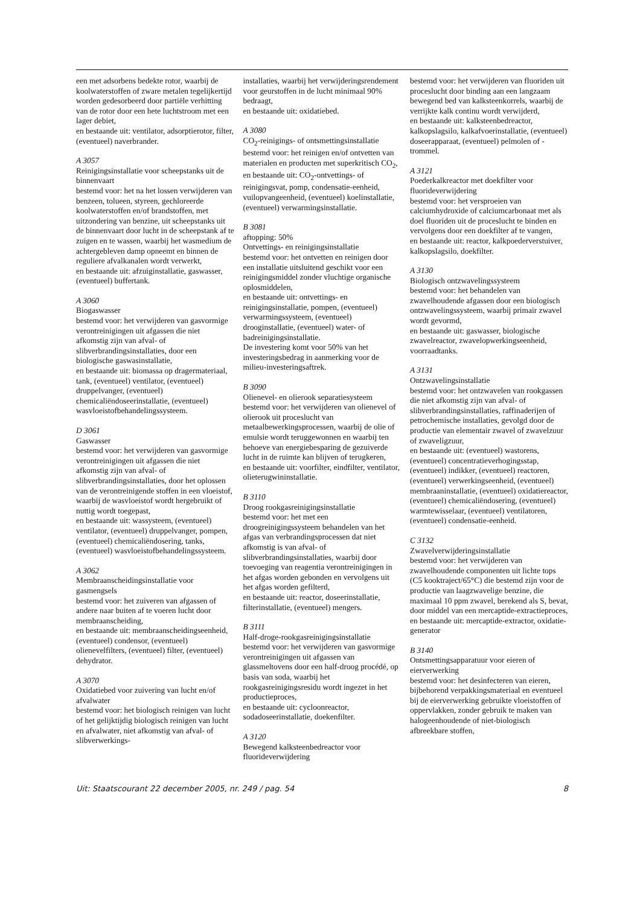een met adsorbens bedekte rotor, waarbij de koolwaterstoffen of zware metalen tegelijkertijd worden gedesorbeerd door partiële verhitting van de rotor door een hete luchtstroom met een lager debiet,
en bestaande uit: ventilator, adsorptierotor, filter, (eventueel) naverbrander.
A 3057
Reinigingsinstallatie voor scheepstanks uit de binnenvaart
bestemd voor: het na het lossen verwijderen van benzeen, tolueen, styreen, gechloreerde koolwaterstoffen en/of brandstoffen, met uitzondering van benzine, uit scheepstanks uit de binnenvaart door lucht in de scheepstank af te zuigen en te wassen, waarbij het wasmedium de achtergebleven damp opneemt en binnen de reguliere afvalkanalen wordt verwerkt,
en bestaande uit: afzuiginstallatie, gaswasser, (eventueel) buffertank.
A 3060
Biogaswasser
bestemd voor: het verwijderen van gasvormige verontreinigingen uit afgassen die niet afkomstig zijn van afval- of slibverbrandingsinstallaties, door een biologische gaswasinstallatie,
en bestaande uit: biomassa op dragermateriaal, tank, (eventueel) ventilator, (eventueel) druppelvanger, (eventueel) chemicaliëndoseerinstallatie, (eventueel) wasvloeistofbehandelingssysteem.
D 3061
Gaswasser
bestemd voor: het verwijderen van gasvormige verontreinigingen uit afgassen die niet afkomstig zijn van afval- of slibverbrandingsinstallaties, door het oplossen van de verontreinigende stoffen in een vloeistof, waarbij de wasvloeistof wordt hergebruikt of nuttig wordt toegepast,
en bestaande uit: wassysteem, (eventueel) ventilator, (eventueel) druppelvanger, pompen, (eventueel) chemicaliëndosering, tanks, (eventueel) wasvloeistofbehandelingssysteem.
A 3062
Membraanscheidingsinstallatie voor gasmengsels
bestemd voor: het zuiveren van afgassen of andere naar buiten af te voeren lucht door membraanscheiding,
en bestaande uit: membraanscheidingseenheid, (eventueel) condensor, (eventueel) olienevelfilters, (eventueel) filter, (eventueel) dehydrator.
A 3070
Oxidatiebed voor zuivering van lucht en/of afvalwater
bestemd voor: het biologisch reinigen van lucht of het gelijktijdig biologisch reinigen van lucht en afvalwater, niet afkomstig van afval- of slibverwerkings-
installaties, waarbij het verwijderingsrendement voor geurstoffen in de lucht minimaal 90% bedraagt,
en bestaande uit: oxidatiebed.
A 3080
CO<sub>2</sub>-reinigings- of ontsmettingsinstallatie
bestemd voor: het reinigen en/of ontvetten van materialen en producten met superkritisch CO<sub>2</sub>,
en bestaande uit: CO<sub>2</sub>-ontvettings- of reinigingsvat, pomp, condensatie-eenheid, vuilopvangeenheid, (eventueel) koelinstallatie, (eventueel) verwarmingsinstallatie.
B 3081
aftopping: 50%
Ontvettings- en reinigingsinstallatie
bestemd voor: het ontvetten en reinigen door een installatie uitsluitend geschikt voor een reinigingsmiddel zonder vluchtige organische oplosmiddelen,
en bestaande uit: ontvettings- en reinigingsinstallatie, pompen, (eventueel) verwarmingssysteem, (eventueel) drooginstallatie, (eventueel) water- of badreinigingsinstallatie.
De investering komt voor 50% van het investeringsbedrag in aanmerking voor de milieu-investeringsaftrek.
B 3090
Olienevel- en olierook separatiesysteem
bestemd voor: het verwijderen van olienevel of olierook uit proceslucht van metaalbewerkingsprocessen, waarbij de olie of emulsie wordt teruggewonnen en waarbij ten behoeve van energiebesparing de gezuiverde lucht in de ruimte kan blijven of terugkeren,
en bestaande uit: voorfilter, eindfilter, ventilator, olieterugwininstallatie.
B 3110
Droog rookgasreinigingsinstallatie
bestemd voor: het met een droogreinigingssysteem behandelen van het afgas van verbrandingsprocessen dat niet afkomstig is van afval- of slibverbrandingsinstallaties, waarbij door toevoeging van reagentia verontreinigingen in het afgas worden gebonden en vervolgens uit het afgas worden gefilterd,
en bestaande uit: reactor, doseerinstallatie, filterinstallatie, (eventueel) mengers.
B 3111
Half-droge-rookgasreinigingsinstallatie
bestemd voor: het verwijderen van gasvormige verontreinigingen uit afgassen van glassmeltovens door een half-droog procédé, op basis van soda, waarbij het rookgasreinigingsresidu wordt ingezet in het productieproces,
en bestaande uit: cycloonreactor, sodadoseerinstallatie, doekenfilter.
A 3120
Bewegend kalksteenbedreactor voor fluorideverwijdering
bestemd voor: het verwijderen van fluoriden uit proceslucht door binding aan een langzaam bewegend bed van kalksteenkorrels, waarbij de verrijkte kalk continu wordt verwijderd,
en bestaande uit: kalksteenbedreactor, kalkopslagsilo, kalkafvoerinstallatie, (eventueel) doseerapparaat, (eventueel) pelmolen of -trommel.
A 3121
Poederkalkreactor met doekfilter voor fluorideverwijdering
bestemd voor: het versproeien van calciumhydroxide of calciumcarbonaat met als doel fluoriden uit de proceslucht te binden en vervolgens door een doekfilter af te vangen,
en bestaande uit: reactor, kalkpoederverstuiver, kalkopslagsilo, doekfilter.
A 3130
Biologisch ontzwavelingssysteem
bestemd voor: het behandelen van zwavelhoudende afgassen door een biologisch ontzwavelingssysteem, waarbij primair zwavel wordt gevormd,
en bestaande uit: gaswasser, biologische zwavelreactor, zwavelopwerkingseenheid, voorraadtanks.
A 3131
Ontzwavelingsinstallatie
bestemd voor: het ontzwavelen van rookgassen die niet afkomstig zijn van afval- of slibverbrandingsinstallaties, raffinaderijen of petrochemische installaties, gevolgd door de productie van elementair zwavel of zwavelzuur of zwaveligzuur,
en bestaande uit: (eventueel) wastorens, (eventueel) concentratieverhogingsstap, (eventueel) indikker, (eventueel) reactoren, (eventueel) verwerkingseenheid, (eventueel) membraaninstallatie, (eventueel) oxidatiereactor, (eventueel) chemicaliëndosering, (eventueel) warmtewisselaar, (eventueel) ventilatoren, (eventueel) condensatie-eenheid.
C 3132
Zwavelverwijderingsinstallatie
bestemd voor: het verwijderen van zwavelhoudende componenten uit lichte tops (C5 kooktraject/65°C) die bestemd zijn voor de productie van laagzwavelige benzine, die maximaal 10 ppm zwavel, berekend als S, bevat, door middel van een mercaptide-extractieproces,
en bestaande uit: mercaptide-extractor, oxidatie-generator
B 3140
Ontsmettingsapparatuur voor eieren of eierverwerking
bestemd voor: het desinfecteren van eieren, bijbehorend verpakkingsmateriaal en eventueel bij de eierverwerking gebruikte vloeistoffen of oppervlakken, zonder gebruik te maken van halogeenhoudende of niet-biologisch afbreekbare stoffen,
Uit: Staatscourant 22 december 2005, nr. 249 / pag. 54 8